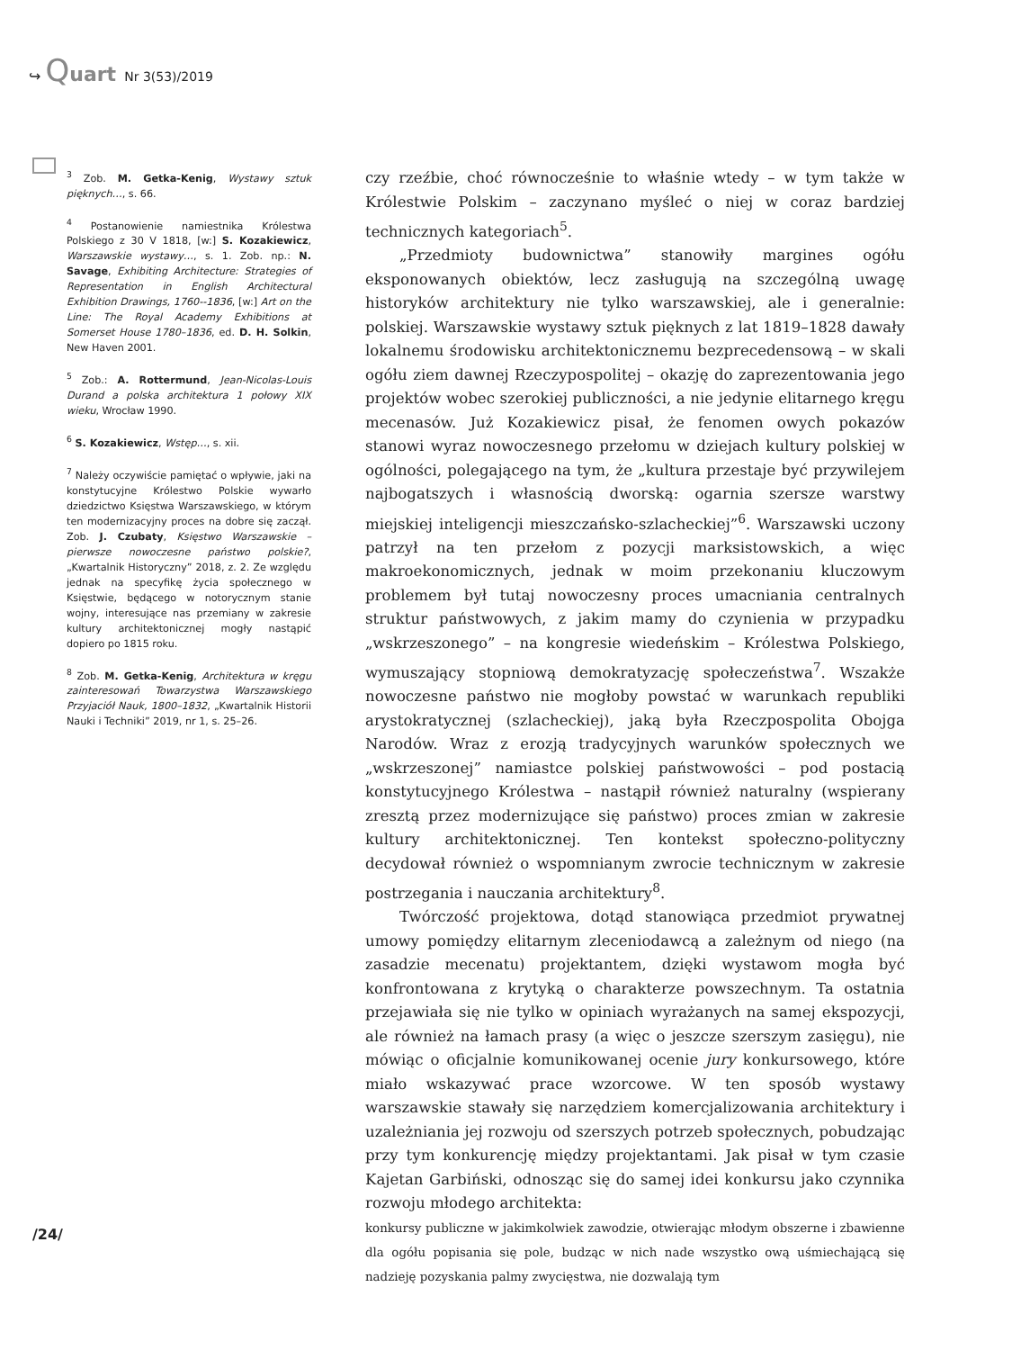↪ Quart Nr 3(53)/2019
<sup>3</sup> Zob. M. Getka-Kenig, Wystawy sztuk pięknych…, s. 66.
<sup>4</sup> Postanowienie namiestnika Królestwa Polskiego z 30 V 1818, [w:] S. Kozakiewicz, Warszawskie wystawy…, s. 1. Zob. np.: N. Savage, Exhibiting Architecture: Strategies of Representation in English Architectural Exhibition Drawings, 1760--1836, [w:] Art on the Line: The Royal Academy Exhibitions at Somerset House 1780–1836, ed. D. H. Solkin, New Haven 2001.
<sup>5</sup> Zob.: A. Rottermund, Jean-Nicolas-Louis Durand a polska architektura 1 połowy XIX wieku, Wrocław 1990.
<sup>6</sup> S. Kozakiewicz, Wstęp…, s. xii.
<sup>7</sup> Należy oczywiście pamiętać o wpływie, jaki na konstytucyjne Królestwo Polskie wywarło dziedzictwo Księstwa Warszawskiego, w którym ten modernizacyjny proces na dobre się zaczął. Zob. J. Czubaty, Księstwo Warszawskie – pierwsze nowoczesne państwo polskie?, „Kwartalnik Historyczny” 2018, z. 2. Ze względu jednak na specyfikę życia społecznego w Księstwie, będącego w notorycznym stanie wojny, interesujące nas przemiany w zakresie kultury architektonicznej mogły nastąpić dopiero po 1815 roku.
<sup>8</sup> Zob. M. Getka-Kenig, Architektura w kręgu zainteresowań Towarzystwa Warszawskiego Przyjaciół Nauk, 1800–1832, „Kwartalnik Historii Nauki i Techniki” 2019, nr 1, s. 25–26.
czy rzeźbie, choć równocześnie to właśnie wtedy – w tym także w Królestwie Polskim – zaczynano myśleć o niej w coraz bardziej technicznych kategoriach<sup>5</sup>.
„Przedmioty budownictwa” stanowiły margines ogółu eksponowanych obiektów, lecz zasługują na szczególną uwagę historyków architektury nie tylko warszawskiej, ale i generalnie: polskiej. Warszawskie wystawy sztuk pięknych z lat 1819–1828 dawały lokalnemu środowisku architektonicznemu bezprecedensową – w skali ogółu ziem dawnej Rzeczypospolitej – okazję do zaprezentowania jego projektów wobec szerokiej publiczności, a nie jedynie elitarnego kręgu mecenasów. Już Kozakiewicz pisał, że fenomen owych pokazów stanowi wyraz nowoczesnego przełomu w dziejach kultury polskiej w ogólności, polegającego na tym, że „kultura przestaje być przywilejem najbogatszych i własnością dworską: ogarnia szersze warstwy miejskiej inteligencji mieszczańsko-szlacheckiej”<sup>6</sup>. Warszawski uczony patrzył na ten przełom z pozycji marksistowskich, a więc makroekonomicznych, jednak w moim przekonaniu kluczowym problemem był tutaj nowoczesny proces umacniania centralnych struktur państwowych, z jakim mamy do czynienia w przypadku „wskrzeszonego” – na kongresie wiedeńskim – Królestwa Polskiego, wymuszający stopniową demokratyzację społeczeństwa<sup>7</sup>. Wszakże nowoczesne państwo nie mogłoby powstać w warunkach republiki arystokratycznej (szlacheckiej), jaką była Rzeczpospolita Obojga Narodów. Wraz z erozją tradycyjnych warunków społecznych we „wskrzeszonej” namiastce polskiej państwowości – pod postacią konstytucyjnego Królestwa – nastąpił również naturalny (wspierany zresztą przez modernizujące się państwo) proces zmian w zakresie kultury architektonicznej. Ten kontekst społeczno-polityczny decydował również o wspomnianym zwrocie technicznym w zakresie postrzegania i nauczania architektury<sup>8</sup>.
Twórczość projektowa, dotąd stanowiąca przedmiot prywatnej umowy pomiędzy elitarnym zleceniodawcą a zależnym od niego (na zasadzie mecenatu) projektantem, dzięki wystawom mogła być konfrontowana z krytyką o charakterze powszechnym. Ta ostatnia przejawiała się nie tylko w opiniach wyrażanych na samej ekspozycji, ale również na łamach prasy (a więc o jeszcze szerszym zasięgu), nie mówiąc o oficjalnie komunikowanej ocenie jury konkursowego, które miało wskazywać prace wzorcowe. W ten sposób wystawy warszawskie stawały się narzędziem komercjalizowania architektury i uzależniania jej rozwoju od szerszych potrzeb społecznych, pobudzając przy tym konkurencję między projektantami. Jak pisał w tym czasie Kajetan Garbiński, odnosząc się do samej idei konkursu jako czynnika rozwoju młodego architekta:
konkursy publiczne w jakimkolwiek zawodzie, otwierając młodym obszerne i zbawienne dla ogółu popisania się pole, budząc w nich nade wszystko ową uśmiechającą się nadzieję pozyskania palmy zwycięstwa, nie dozwalają tym
/24/